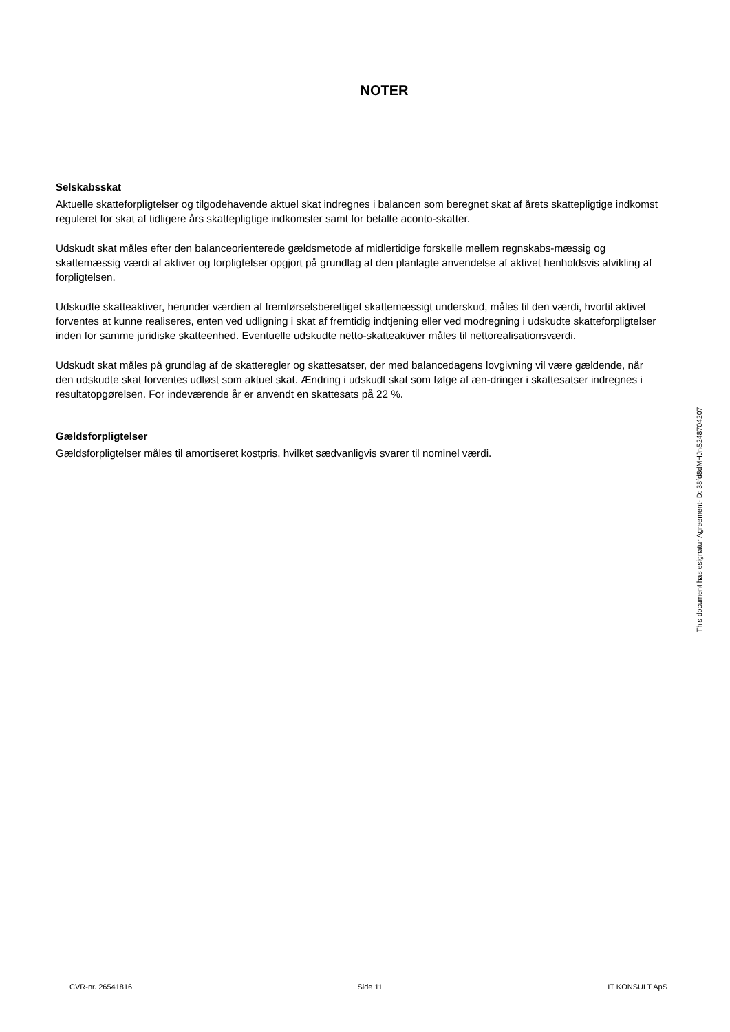NOTER
Selskabsskat
Aktuelle skatteforpligtelser og tilgodehavende aktuel skat indregnes i balancen som beregnet skat af årets skattepligtige indkomst reguleret for skat af tidligere års skattepligtige indkomster samt for betalte aconto-skatter.
Udskudt skat måles efter den balanceorienterede gældsmetode af midlertidige forskelle mellem regnskabs-mæssig og skattemæssig værdi af aktiver og forpligtelser opgjort på grundlag af den planlagte anvendelse af aktivet henholdsvis afvikling af forpligtelsen.
Udskudte skatteaktiver, herunder værdien af fremførselsberettiget skattemæssigt underskud, måles til den værdi, hvortil aktivet forventes at kunne realiseres, enten ved udligning i skat af fremtidig indtjening eller ved modregning i udskudte skatteforpligtelser inden for samme juridiske skatteenhed. Eventuelle udskudte netto-skatteaktiver måles til nettorealisationsværdi.
Udskudt skat måles på grundlag af de skatteregler og skattesatser, der med balancedagens lovgivning vil være gældende, når den udskudte skat forventes udløst som aktuel skat. Ændring i udskudt skat som følge af æn-dringer i skattesatser indregnes i resultatopgørelsen. For indeværende år er anvendt en skattesats på 22 %.
Gældsforpligtelser
Gældsforpligtelser måles til amortiseret kostpris, hvilket sædvanligvis svarer til nominel værdi.
This document has esignatur Agreement-ID: 38fd8dMHJnS248704207
CVR-nr. 26541816 Side 11 IT KONSULT ApS